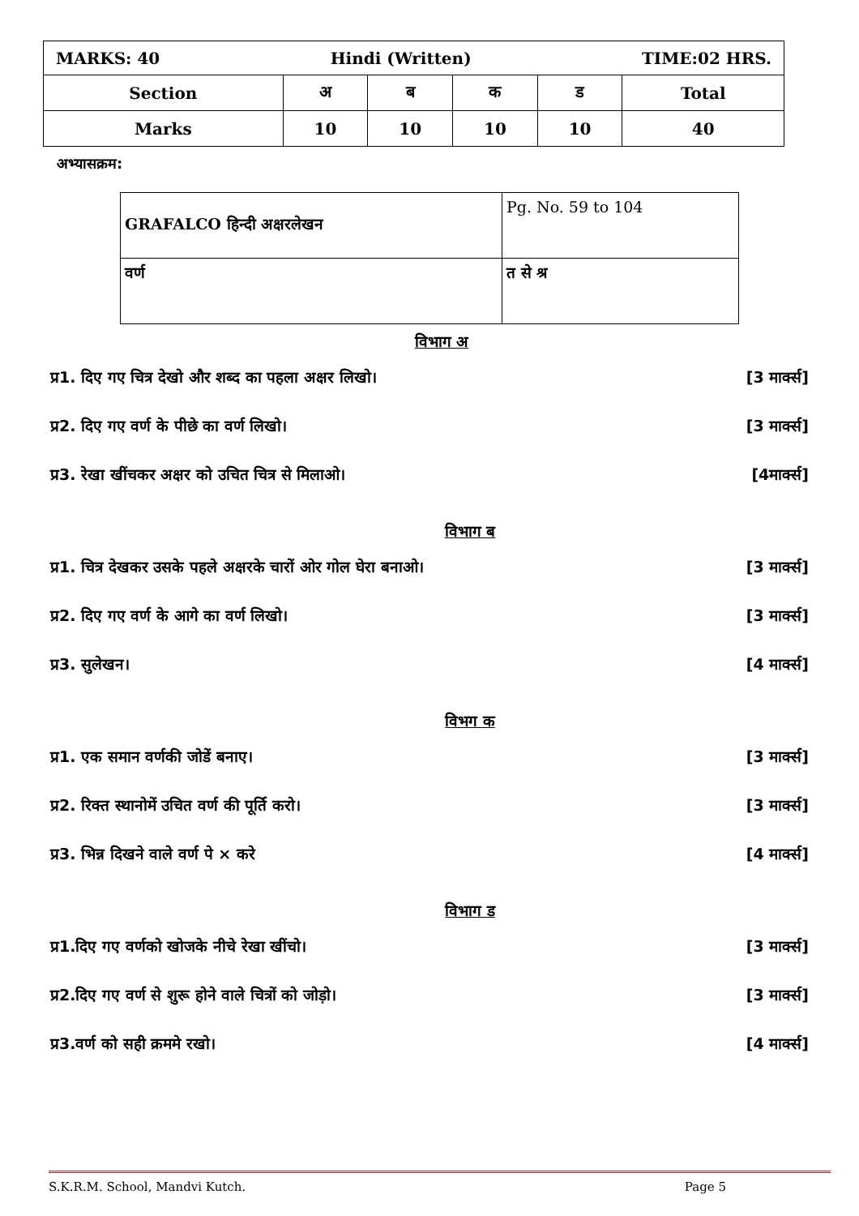| MARKS: 40 Hindi (Written) TIME:02 HRS. | | | | | |
| Section | अ | ब | क | ड | Total |
| Marks | 10 | 10 | 10 | 10 | 40 |
अभ्यासक्रम:
| GRAFALCO हिन्दी अक्षरलेखन | Pg. No. 59 to 104 |
| वर्ण | त से श्र |
विभाग अ
प्र1. दिए गए चित्र देखो और शब्द का पहला अक्षर लिखो। [3 मार्क्स]
प्र2. दिए गए वर्ण के पीछे का वर्ण लिखो। [3 मार्क्स]
प्र3. रेखा खींचकर अक्षर को उचित चित्र से मिलाओ। [4मार्क्स]
विभाग ब
प्र1. चित्र देखकर उसके पहले अक्षरके चारों ओर गोल घेरा बनाओ। [3 मार्क्स]
प्र2. दिए गए वर्ण के आगे का वर्ण लिखो। [3 मार्क्स]
प्र3. सुलेखन। [4 मार्क्स]
विभग क
प्र1. एक समान वर्णकी जोडें बनाए। [3 मार्क्स]
प्र2. रिक्त स्थानोमें उचित वर्ण की पूर्ति करो। [3 मार्क्स]
प्र3. भिन्न दिखने वाले वर्ण पे × करे [4 मार्क्स]
विभाग ड
प्र1.दिए गए वर्णको खोजके नीचे रेखा खींचो। [3 मार्क्स]
प्र2.दिए गए वर्ण से शुरू होने वाले चित्रों को जोड़ो। [3 मार्क्स]
प्र3.वर्ण को सही क्रममे रखो। [4 मार्क्स]
S.K.R.M. School, Mandvi Kutch. Page 5